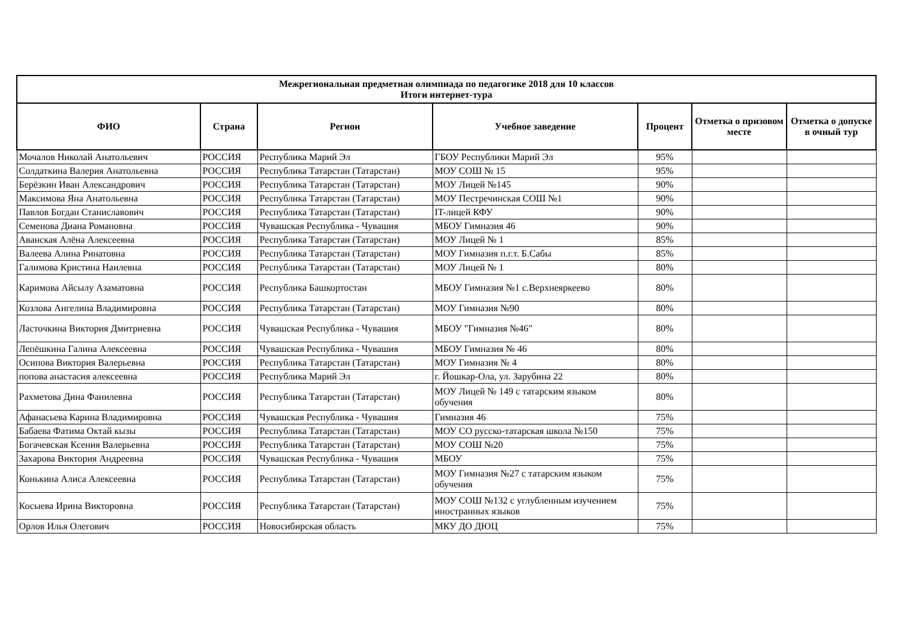| Межрегиональная предметная олимпиада по педагогике 2018 для 10 классов Итоги интернет-тура | | | | | | |
| ФИО | Страна | Регион | Учебное заведение | Процент | Отметка о призовом месте | Отметка о допуске в очный тур |
| Мочалов Николай Анатольевич | РОССИЯ | Республика Марий Эл | ГБОУ Республики Марий Эл | 95% | | |
| Солдаткина Валерия Анатольевна | РОССИЯ | Республика Татарстан (Татарстан) | МОУ СОШ № 15 | 95% | | |
| Берёзкин Иван Александрович | РОССИЯ | Республика Татарстан (Татарстан) | МОУ Лицей №145 | 90% | | |
| Максимова Яна Анатольевна | РОССИЯ | Республика Татарстан (Татарстан) | МОУ Пестречинская СОШ №1 | 90% | | |
| Павлов Богдан Станиславович | РОССИЯ | Республика Татарстан (Татарстан) | IT-лицей КФУ | 90% | | |
| Семенова Диана Романовна | РОССИЯ | Чувашская Республика - Чувашия | МБОУ Гимназия 46 | 90% | | |
| Аванская Алёна Алексеевна | РОССИЯ | Республика Татарстан (Татарстан) | МОУ Лицей № 1 | 85% | | |
| Валеева Алина Ринатовна | РОССИЯ | Республика Татарстан (Татарстан) | МОУ Гимназия п.г.т. Б.Сабы | 85% | | |
| Галимова Кристина Наилевна | РОССИЯ | Республика Татарстан (Татарстан) | МОУ Лицей № 1 | 80% | | |
| Каримова Айсылу Азаматовна | РОССИЯ | Республика Башкортостан | МБОУ Гимназия №1 с.Верхнеяркеево | 80% | | |
| Козлова Ангелина Владимировна | РОССИЯ | Республика Татарстан (Татарстан) | МОУ Гимназия №90 | 80% | | |
| Ласточкина Виктория Дмитриевна | РОССИЯ | Чувашская Республика - Чувашия | МБОУ "Гимназия №46" | 80% | | |
| Лепёшкина Галина Алексеевна | РОССИЯ | Чувашская Республика - Чувашия | МБОУ Гимназия № 46 | 80% | | |
| Осипова Виктория Валерьевна | РОССИЯ | Республика Татарстан (Татарстан) | МОУ Гимназия № 4 | 80% | | |
| попова анастасия алексеевна | РОССИЯ | Республика Марий Эл | г. Йошкар-Ола, ул. Зарубина 22 | 80% | | |
| Рахметова Дина Фанилевна | РОССИЯ | Республика Татарстан (Татарстан) | МОУ Лицей № 149 с татарским языком обучения | 80% | | |
| Афанасьева Карина Владимировна | РОССИЯ | Чувашская Республика - Чувашия | Гимназия 46 | 75% | | |
| Бабаева Фатима Октай кызы | РОССИЯ | Республика Татарстан (Татарстан) | МОУ СО русско-татарская школа №150 | 75% | | |
| Богачевская Ксения Валерьевна | РОССИЯ | Республика Татарстан (Татарстан) | МОУ СОШ №20 | 75% | | |
| Захарова Виктория Андреевна | РОССИЯ | Чувашская Республика - Чувашия | МБОУ | 75% | | |
| Конькина Алиса Алексеевна | РОССИЯ | Республика Татарстан (Татарстан) | МОУ Гимназия №27 с татарским языком обучения | 75% | | |
| Косыева Ирина Викторовна | РОССИЯ | Республика Татарстан (Татарстан) | МОУ СОШ №132 с углубленным изучением иностранных языков | 75% | | |
| Орлов Илья Олегович | РОССИЯ | Новосибирская область | МКУ ДО ДЮЦ | 75% | | |